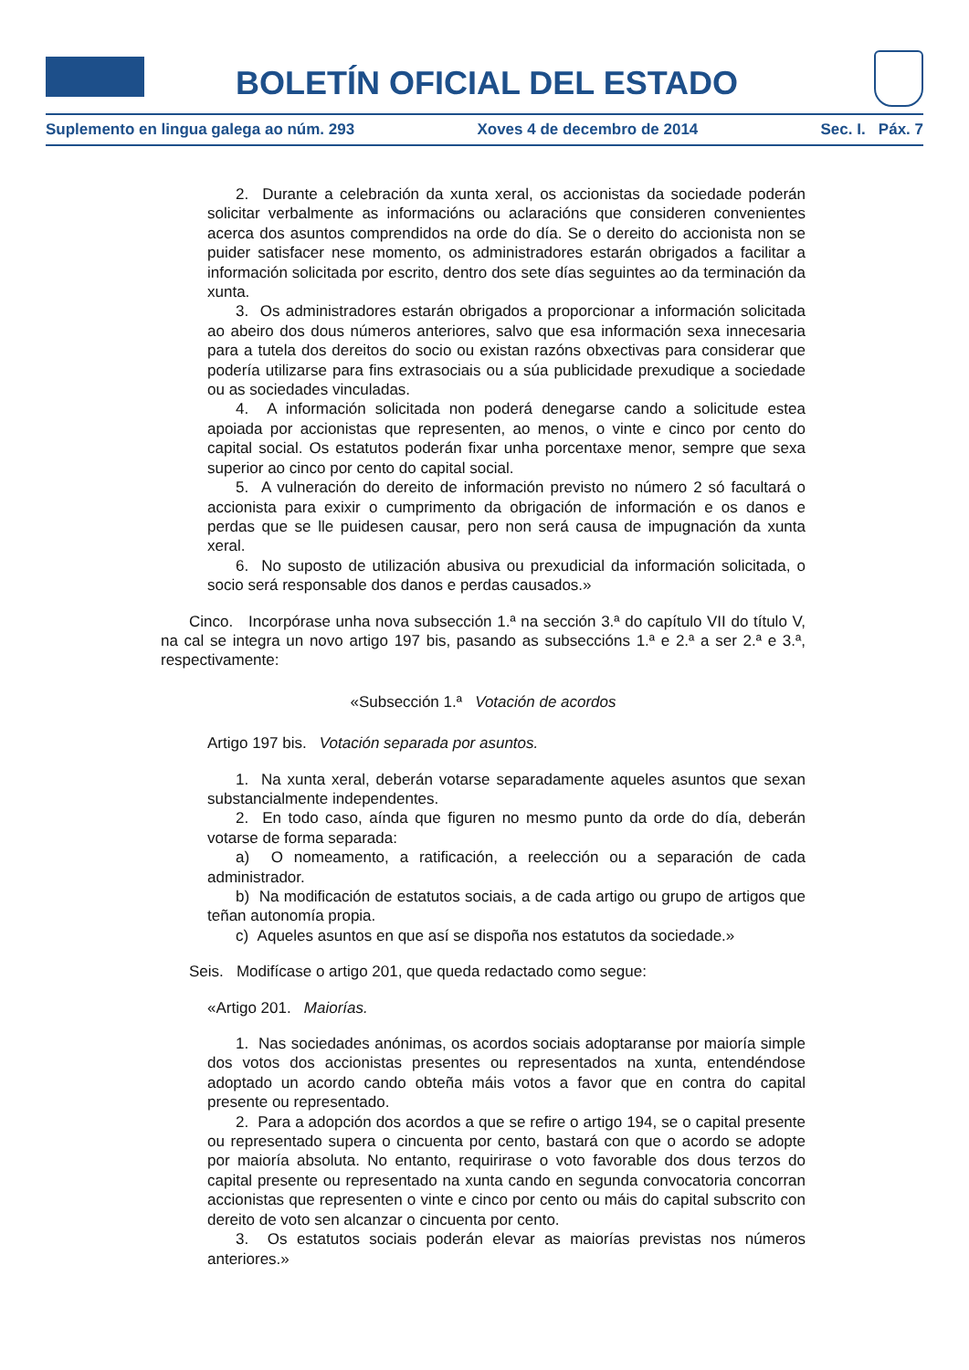BOLETÍN OFICIAL DEL ESTADO
Suplemento en lingua galega ao núm. 293 Xoves 4 de decembro de 2014 Sec. I. Páx. 7
2. Durante a celebración da xunta xeral, os accionistas da sociedade poderán solicitar verbalmente as informacións ou aclaracións que consideren convenientes acerca dos asuntos comprendidos na orde do día. Se o dereito do accionista non se puider satisfacer nese momento, os administradores estarán obrigados a facilitar a información solicitada por escrito, dentro dos sete días seguintes ao da terminación da xunta.
3. Os administradores estarán obrigados a proporcionar a información solicitada ao abeiro dos dous números anteriores, salvo que esa información sexa innecesaria para a tutela dos dereitos do socio ou existan razóns obxectivas para considerar que podería utilizarse para fins extrasociais ou a súa publicidade prexudique a sociedade ou as sociedades vinculadas.
4. A información solicitada non poderá denegarse cando a solicitude estea apoiada por accionistas que representen, ao menos, o vinte e cinco por cento do capital social. Os estatutos poderán fixar unha porcentaxe menor, sempre que sexa superior ao cinco por cento do capital social.
5. A vulneración do dereito de información previsto no número 2 só facultará o accionista para exixir o cumprimento da obrigación de información e os danos e perdas que se lle puidesen causar, pero non será causa de impugnación da xunta xeral.
6. No suposto de utilización abusiva ou prexudicial da información solicitada, o socio será responsable dos danos e perdas causados.»
Cinco. Incorpórase unha nova subsección 1.ª na sección 3.ª do capítulo VII do título V, na cal se integra un novo artigo 197 bis, pasando as subseccións 1.ª e 2.ª a ser 2.ª e 3.ª, respectivamente:
«Subsección 1.ª Votación de acordos
Artigo 197 bis. Votación separada por asuntos.
1. Na xunta xeral, deberán votarse separadamente aqueles asuntos que sexan substancialmente independentes.
2. En todo caso, aínda que figuren no mesmo punto da orde do día, deberán votarse de forma separada:
a) O nomeamento, a ratificación, a reelección ou a separación de cada administrador.
b) Na modificación de estatutos sociais, a de cada artigo ou grupo de artigos que teñan autonomía propia.
c) Aqueles asuntos en que así se dispoña nos estatutos da sociedade.»
Seis. Modifícase o artigo 201, que queda redactado como segue:
«Artigo 201. Maiorías.
1. Nas sociedades anónimas, os acordos sociais adoptaranse por maioría simple dos votos dos accionistas presentes ou representados na xunta, entendéndose adoptado un acordo cando obteña máis votos a favor que en contra do capital presente ou representado.
2. Para a adopción dos acordos a que se refire o artigo 194, se o capital presente ou representado supera o cincuenta por cento, bastará con que o acordo se adopte por maioría absoluta. No entanto, requirirase o voto favorable dos dous terzos do capital presente ou representado na xunta cando en segunda convocatoria concorran accionistas que representen o vinte e cinco por cento ou máis do capital subscrito con dereito de voto sen alcanzar o cincuenta por cento.
3. Os estatutos sociais poderán elevar as maiorías previstas nos números anteriores.»